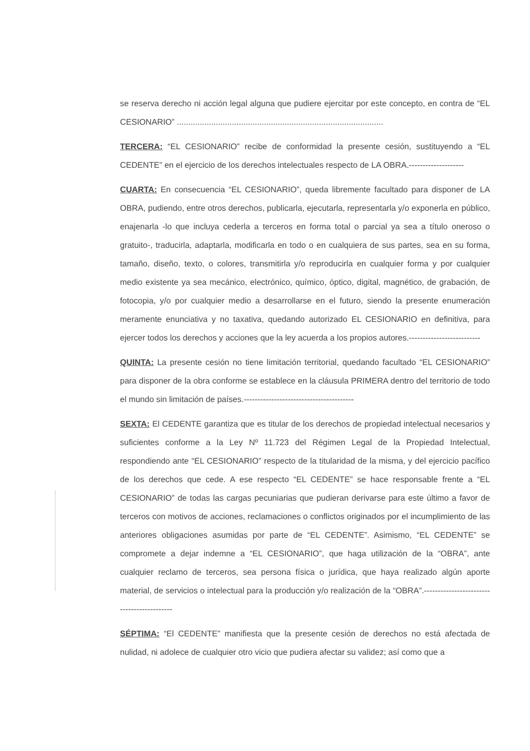se reserva derecho ni acción legal alguna que pudiere ejercitar por este concepto, en contra de “EL CESIONARIO” ..........................................................................................
TERCERA: “EL CESIONARIO” recibe de conformidad la presente cesión, sustituyendo a “EL CEDENTE” en el ejercicio de los derechos intelectuales respecto de LA OBRA.--------------------
CUARTA: En consecuencia “EL CESIONARIO”, queda libremente facultado para disponer de LA OBRA, pudiendo, entre otros derechos, publicarla, ejecutarla, representarla y/o exponerla en público, enajenarla -lo que incluya cederla a terceros en forma total o parcial ya sea a título oneroso o gratuito-, traducirla, adaptarla, modificarla en todo o en cualquiera de sus partes, sea en su forma, tamaño, diseño, texto, o colores, transmitirla y/o reproducirla en cualquier forma y por cualquier medio existente ya sea mecánico, electrónico, químico, óptico, digital, magnético, de grabación, de fotocopia, y/o por cualquier medio a desarrollarse en el futuro, siendo la presente enumeración meramente enunciativa y no taxativa, quedando autorizado EL CESIONARIO en definitiva, para ejercer todos los derechos y acciones que la ley acuerda a los propios autores.--------------------------
QUINTA: La presente cesión no tiene limitación territorial, quedando facultado “EL CESIONARIO” para disponer de la obra conforme se establece en la cláusula PRIMERA dentro del territorio de todo el mundo sin limitación de países.----------------------------------------
SEXTA: El CEDENTE garantiza que es titular de los derechos de propiedad intelectual necesarios y suficientes conforme a la Ley Nº 11.723 del Régimen Legal de la Propiedad Intelectual, respondiendo ante “EL CESIONARIO” respecto de la titularidad de la misma, y del ejercicio pacífico de los derechos que cede. A ese respecto “EL CEDENTE” se hace responsable frente a “EL CESIONARIO” de todas las cargas pecuniarias que pudieran derivarse para este último a favor de terceros con motivos de acciones, reclamaciones o conflictos originados por el incumplimiento de las anteriores obligaciones asumidas por parte de “EL CEDENTE”. Asimismo, “EL CEDENTE” se compromete a dejar indemne a “EL CESIONARIO”, que haga utilización de la “OBRA”, ante cualquier reclamo de terceros, sea persona física o jurídica, que haya realizado algún aporte material, de servicios o intelectual para la producción y/o realización de la “OBRA”.-------------------------------------------
SÉPTIMA: “El CEDENTE” manifiesta que la presente cesión de derechos no está afectada de nulidad, ni adolece de cualquier otro vicio que pudiera afectar su validez; así como que a